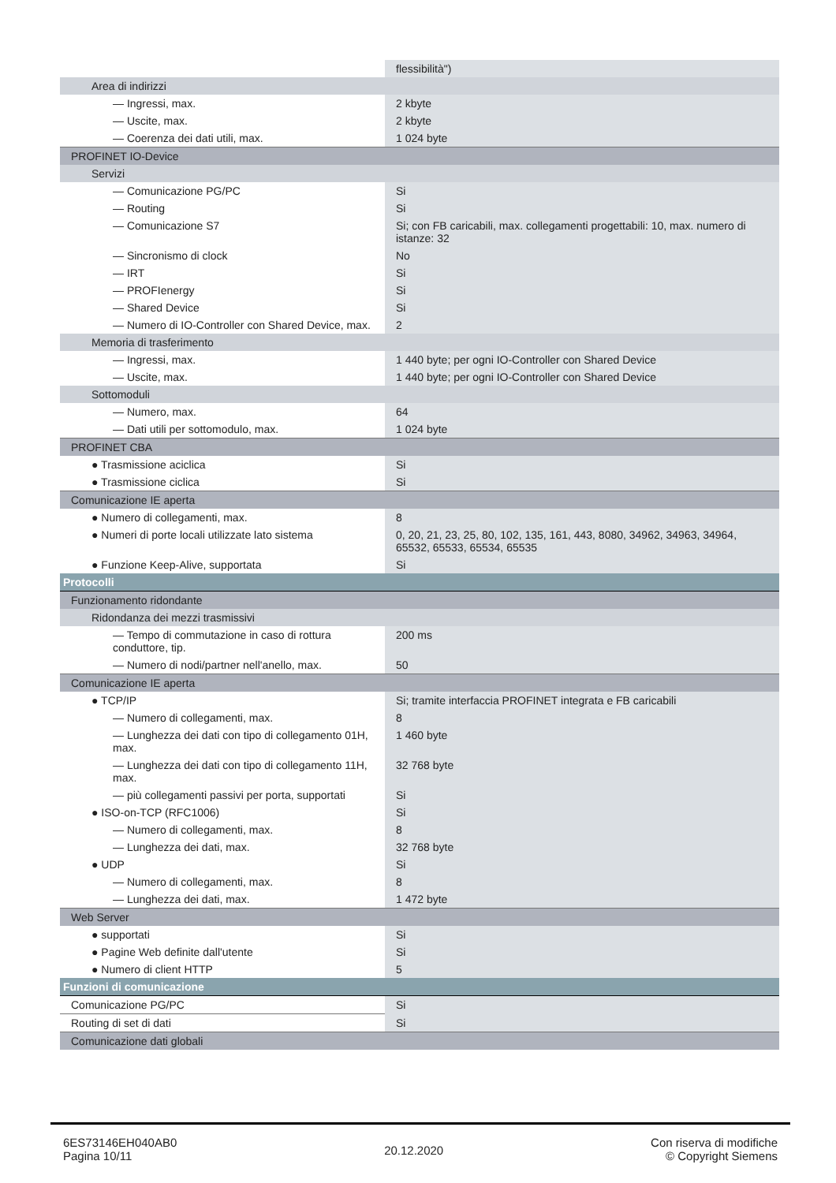| | flessibilità") |
| Area di indirizzi | |
| — Ingressi, max. | 2 kbyte |
| — Uscite, max. | 2 kbyte |
| — Coerenza dei dati utili, max. | 1 024 byte |
| PROFINET IO-Device | |
| Servizi | |
| — Comunicazione PG/PC | Si |
| — Routing | Si |
| — Comunicazione S7 | Si; con FB caricabili, max. collegamenti progettabili: 10, max. numero di istanze: 32 |
| — Sincronismo di clock | No |
| — IRT | Si |
| — PROFIenergy | Si |
| — Shared Device | Si |
| — Numero di IO-Controller con Shared Device, max. | 2 |
| Memoria di trasferimento | |
| — Ingressi, max. | 1 440 byte; per ogni IO-Controller con Shared Device |
| — Uscite, max. | 1 440 byte; per ogni IO-Controller con Shared Device |
| Sottomoduli | |
| — Numero, max. | 64 |
| — Dati utili per sottomodulo, max. | 1 024 byte |
| PROFINET CBA | |
| ● Trasmissione aciclica | Si |
| ● Trasmissione ciclica | Si |
| Comunicazione IE aperta | |
| ● Numero di collegamenti, max. | 8 |
| ● Numeri di porte locali utilizzate lato sistema | 0, 20, 21, 23, 25, 80, 102, 135, 161, 443, 8080, 34962, 34963, 34964, 65532, 65533, 65534, 65535 |
| ● Funzione Keep-Alive, supportata | Si |
| Protocolli | |
| Funzionamento ridondante | |
| Ridondanza dei mezzi trasmissivi | |
| — Tempo di commutazione in caso di rottura conduttore, tip. | 200 ms |
| — Numero di nodi/partner nell'anello, max. | 50 |
| Comunicazione IE aperta | |
| ● TCP/IP | Si; tramite interfaccia PROFINET integrata e FB caricabili |
| — Numero di collegamenti, max. | 8 |
| — Lunghezza dei dati con tipo di collegamento 01H, max. | 1 460 byte |
| — Lunghezza dei dati con tipo di collegamento 11H, max. | 32 768 byte |
| — più collegamenti passivi per porta, supportati | Si |
| ● ISO-on-TCP (RFC1006) | Si |
| — Numero di collegamenti, max. | 8 |
| — Lunghezza dei dati, max. | 32 768 byte |
| ● UDP | Si |
| — Numero di collegamenti, max. | 8 |
| — Lunghezza dei dati, max. | 1 472 byte |
| Web Server | |
| ● supportati | Si |
| ● Pagine Web definite dall'utente | Si |
| ● Numero di client HTTP | 5 |
| Funzioni di comunicazione | |
| Comunicazione PG/PC | Si |
| Routing di set di dati | Si |
| Comunicazione dati globali | |
6ES73146EH040AB0
Pagina 10/11
20.12.2020
Con riserva di modifiche
© Copyright Siemens